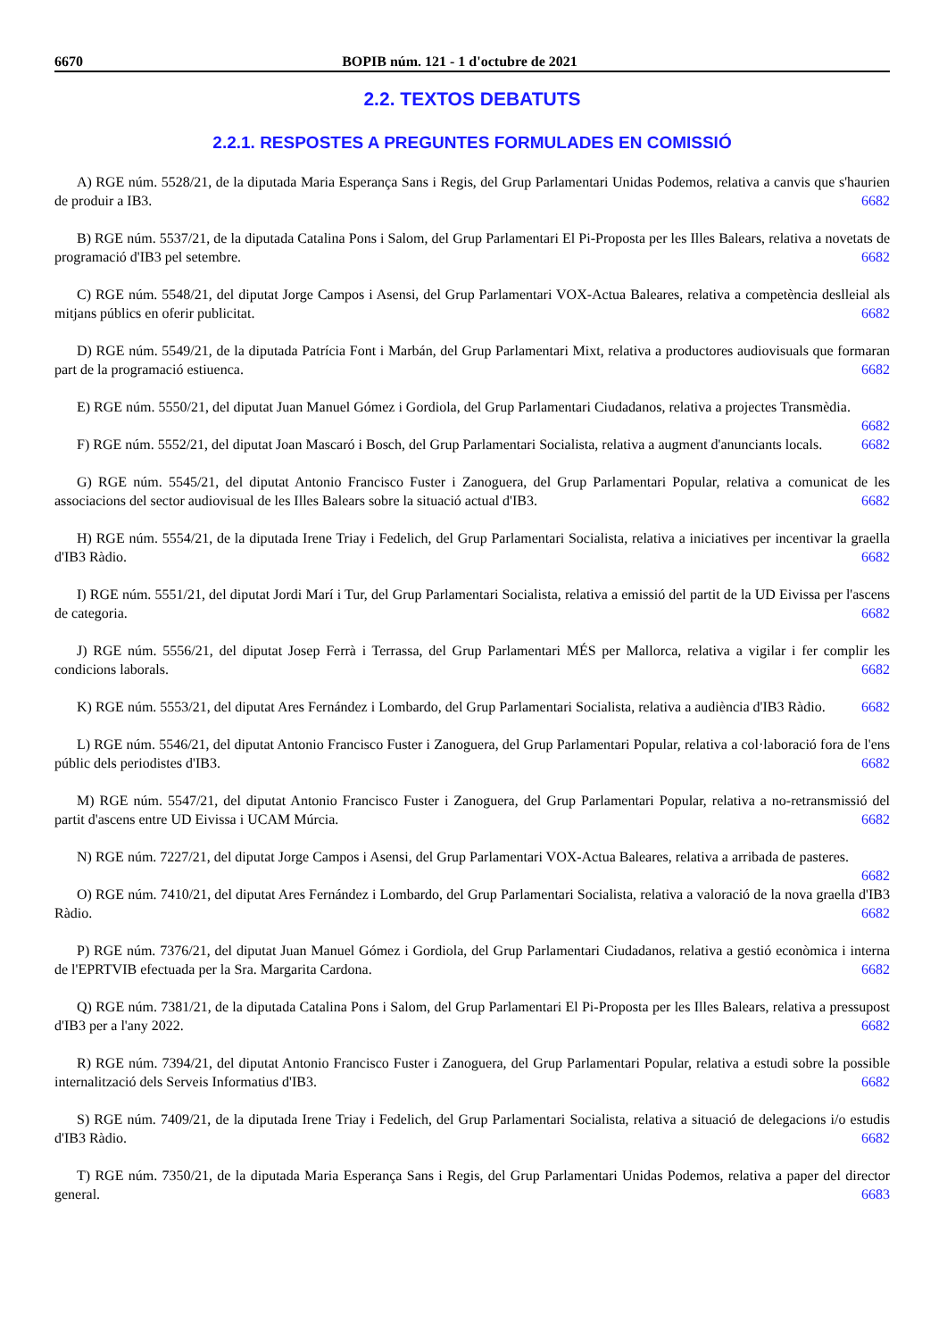6670 BOPIB núm. 121 - 1 d'octubre de 2021
2.2. TEXTOS DEBATUTS
2.2.1. RESPOSTES A PREGUNTES FORMULADES EN COMISSIÓ
A) RGE núm. 5528/21, de la diputada Maria Esperança Sans i Regis, del Grup Parlamentari Unidas Podemos, relativa a canvis que s'haurien de produir a IB3. 6682
B) RGE núm. 5537/21, de la diputada Catalina Pons i Salom, del Grup Parlamentari El Pi-Proposta per les Illes Balears, relativa a novetats de programació d'IB3 pel setembre. 6682
C) RGE núm. 5548/21, del diputat Jorge Campos i Asensi, del Grup Parlamentari VOX-Actua Baleares, relativa a competència deslleial als mitjans públics en oferir publicitat. 6682
D) RGE núm. 5549/21, de la diputada Patrícia Font i Marbán, del Grup Parlamentari Mixt, relativa a productores audiovisuals que formaran part de la programació estiuenca. 6682
E) RGE núm. 5550/21, del diputat Juan Manuel Gómez i Gordiola, del Grup Parlamentari Ciudadanos, relativa a projectes Transmèdia. 6682
F) RGE núm. 5552/21, del diputat Joan Mascaró i Bosch, del Grup Parlamentari Socialista, relativa a augment d'anunciants locals. 6682
G) RGE núm. 5545/21, del diputat Antonio Francisco Fuster i Zanoguera, del Grup Parlamentari Popular, relativa a comunicat de les associacions del sector audiovisual de les Illes Balears sobre la situació actual d'IB3. 6682
H) RGE núm. 5554/21, de la diputada Irene Triay i Fedelich, del Grup Parlamentari Socialista, relativa a iniciatives per incentivar la graella d'IB3 Ràdio. 6682
I) RGE núm. 5551/21, del diputat Jordi Marí i Tur, del Grup Parlamentari Socialista, relativa a emissió del partit de la UD Eivissa per l'ascens de categoria. 6682
J) RGE núm. 5556/21, del diputat Josep Ferrà i Terrassa, del Grup Parlamentari MÉS per Mallorca, relativa a vigilar i fer complir les condicions laborals. 6682
K) RGE núm. 5553/21, del diputat Ares Fernández i Lombardo, del Grup Parlamentari Socialista, relativa a audiència d'IB3 Ràdio. 6682
L) RGE núm. 5546/21, del diputat Antonio Francisco Fuster i Zanoguera, del Grup Parlamentari Popular, relativa a col·laboració fora de l'ens públic dels periodistes d'IB3. 6682
M) RGE núm. 5547/21, del diputat Antonio Francisco Fuster i Zanoguera, del Grup Parlamentari Popular, relativa a no-retransmissió del partit d'ascens entre UD Eivissa i UCAM Múrcia. 6682
N) RGE núm. 7227/21, del diputat Jorge Campos i Asensi, del Grup Parlamentari VOX-Actua Baleares, relativa a arribada de pasteres. 6682
O) RGE núm. 7410/21, del diputat Ares Fernández i Lombardo, del Grup Parlamentari Socialista, relativa a valoració de la nova graella d'IB3 Ràdio. 6682
P) RGE núm. 7376/21, del diputat Juan Manuel Gómez i Gordiola, del Grup Parlamentari Ciudadanos, relativa a gestió econòmica i interna de l'EPRTVIB efectuada per la Sra. Margarita Cardona. 6682
Q) RGE núm. 7381/21, de la diputada Catalina Pons i Salom, del Grup Parlamentari El Pi-Proposta per les Illes Balears, relativa a pressupost d'IB3 per a l'any 2022. 6682
R) RGE núm. 7394/21, del diputat Antonio Francisco Fuster i Zanoguera, del Grup Parlamentari Popular, relativa a estudi sobre la possible internalització dels Serveis Informatius d'IB3. 6682
S) RGE núm. 7409/21, de la diputada Irene Triay i Fedelich, del Grup Parlamentari Socialista, relativa a situació de delegacions i/o estudis d'IB3 Ràdio. 6682
T) RGE núm. 7350/21, de la diputada Maria Esperança Sans i Regis, del Grup Parlamentari Unidas Podemos, relativa a paper del director general. 6683